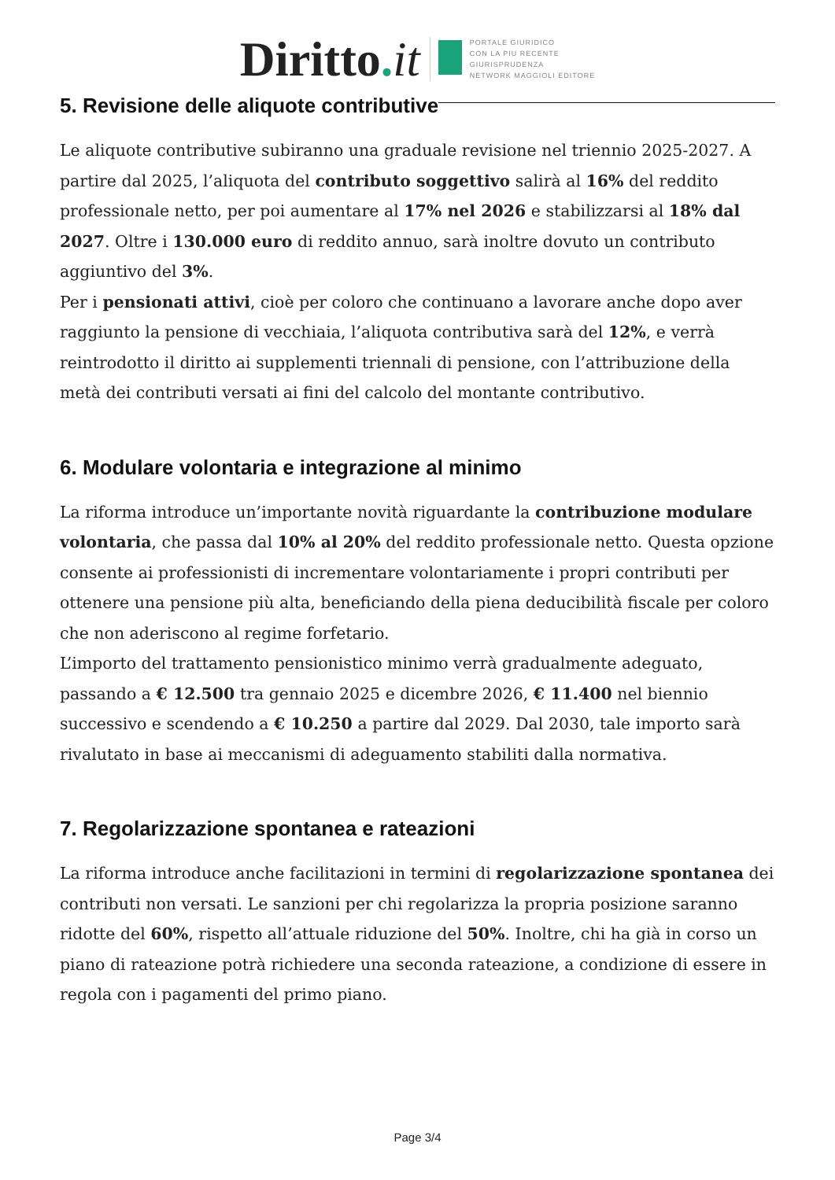Diritto. it
PORTALE GIURIDICO
CON LA PIU RECENTE
GIURISPRUDENZA
NETWORK MAGGIOLI EDITORE
5. Revisione delle aliquote contributive
Le aliquote contributive subiranno una graduale revisione nel triennio 2025-2027. A partire dal 2025, l’aliquota del contributo soggettivo salirà al 16% del reddito professionale netto, per poi aumentare al 17% nel 2026 e stabilizzarsi al 18% dal 2027. Oltre i 130.000 euro di reddito annuo, sarà inoltre dovuto un contributo aggiuntivo del 3%.
Per i pensionati attivi, cioè per coloro che continuano a lavorare anche dopo aver raggiunto la pensione di vecchiaia, l’aliquota contributiva sarà del 12%, e verrà reintrodotto il diritto ai supplementi triennali di pensione, con l’attribuzione della metà dei contributi versati ai fini del calcolo del montante contributivo.
6. Modulare volontaria e integrazione al minimo
La riforma introduce un’importante novità riguardante la contribuzione modulare volontaria, che passa dal 10% al 20% del reddito professionale netto. Questa opzione consente ai professionisti di incrementare volontariamente i propri contributi per ottenere una pensione più alta, beneficiando della piena deducibilità fiscale per coloro che non aderiscono al regime forfetario.
L’importo del trattamento pensionistico minimo verrà gradualmente adeguato, passando a € 12.500 tra gennaio 2025 e dicembre 2026, € 11.400 nel biennio successivo e scendendo a € 10.250 a partire dal 2029. Dal 2030, tale importo sarà rivalutato in base ai meccanismi di adeguamento stabiliti dalla normativa.
7. Regolarizzazione spontanea e rateazioni
La riforma introduce anche facilitazioni in termini di regolarizzazione spontanea dei contributi non versati. Le sanzioni per chi regolarizza la propria posizione saranno ridotte del 60%, rispetto all’attuale riduzione del 50%. Inoltre, chi ha già in corso un piano di rateazione potrà richiedere una seconda rateazione, a condizione di essere in regola con i pagamenti del primo piano.
Page 3/4